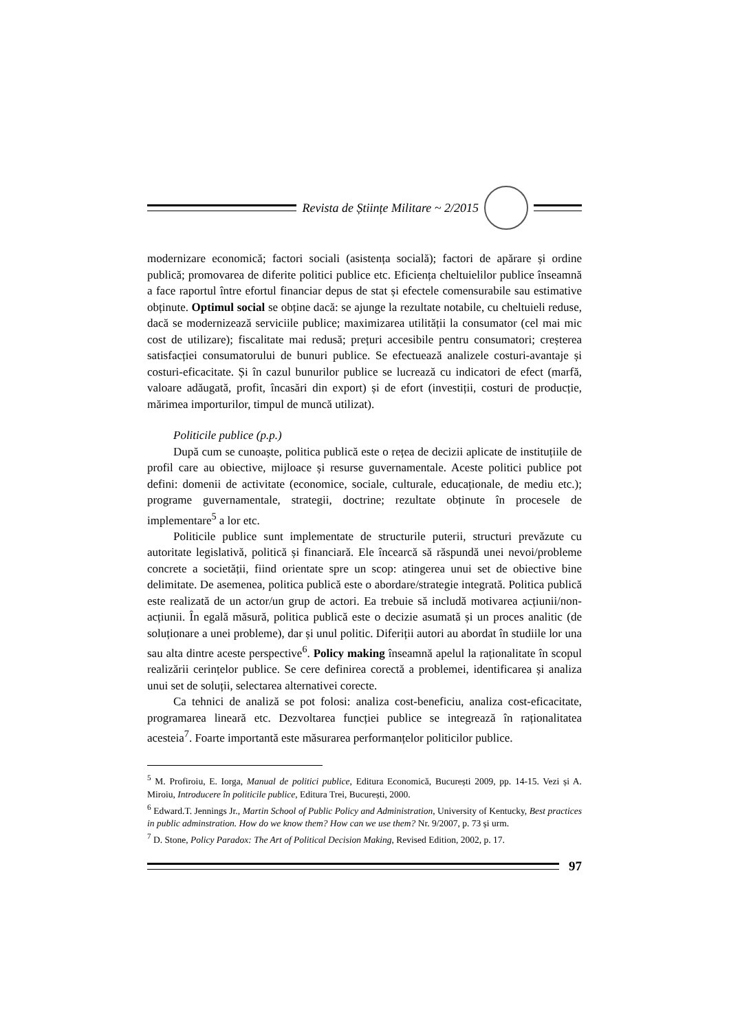Revista de Științe Militare ~ 2/2015
modernizare economică; factori sociali (asistența socială); factori de apărare și ordine publică; promovarea de diferite politici publice etc. Eficiența cheltuielilor publice înseamnă a face raportul între efortul financiar depus de stat și efectele comensurabile sau estimative obținute. Optimul social se obține dacă: se ajunge la rezultate notabile, cu cheltuieli reduse, dacă se modernizează serviciile publice; maximizarea utilității la consumator (cel mai mic cost de utilizare); fiscalitate mai redusă; prețuri accesibile pentru consumatori; creșterea satisfacției consumatorului de bunuri publice. Se efectuează analizele costuri-avantaje și costuri-eficacitate. Și în cazul bunurilor publice se lucrează cu indicatori de efect (marfă, valoare adăugată, profit, încasări din export) și de efort (investiții, costuri de producție, mărimea importurilor, timpul de muncă utilizat).
Politicile publice (p.p.)
După cum se cunoaște, politica publică este o rețea de decizii aplicate de instituțiile de profil care au obiective, mijloace și resurse guvernamentale. Aceste politici publice pot defini: domenii de activitate (economice, sociale, culturale, educaționale, de mediu etc.); programe guvernamentale, strategii, doctrine; rezultate obținute în procesele de implementare<sup>5</sup> a lor etc.
Politicile publice sunt implementate de structurile puterii, structuri prevăzute cu autoritate legislativă, politică și financiară. Ele încearcă să răspundă unei nevoi/probleme concrete a societății, fiind orientate spre un scop: atingerea unui set de obiective bine delimitate. De asemenea, politica publică este o abordare/strategie integrată. Politica publică este realizată de un actor/un grup de actori. Ea trebuie să includă motivarea acțiunii/non-acțiunii. În egală măsură, politica publică este o decizie asumată și un proces analitic (de soluționare a unei probleme), dar și unul politic. Diferiții autori au abordat în studiile lor una sau alta dintre aceste perspective<sup>6</sup>. Policy making înseamnă apelul la raționalitate în scopul realizării cerințelor publice. Se cere definirea corectă a problemei, identificarea și analiza unui set de soluții, selectarea alternativei corecte.
Ca tehnici de analiză se pot folosi: analiza cost-beneficiu, analiza cost-eficacitate, programarea lineară etc. Dezvoltarea funcției publice se integrează în raționalitatea acesteia<sup>7</sup>. Foarte importantă este măsurarea performanțelor politicilor publice.
<sup>5</sup> M. Profiroiu, E. Iorga, Manual de politici publice, Editura Economică, București 2009, pp. 14-15. Vezi și A. Miroiu, Introducere în politicile publice, Editura Trei, București, 2000.
<sup>6</sup> Edward.T. Jennings Jr., Martin School of Public Policy and Administration, University of Kentucky, Best practices in public adminstration. How do we know them? How can we use them? Nr. 9/2007, p. 73 și urm.
<sup>7</sup> D. Stone, Policy Paradox: The Art of Political Decision Making, Revised Edition, 2002, p. 17.
97